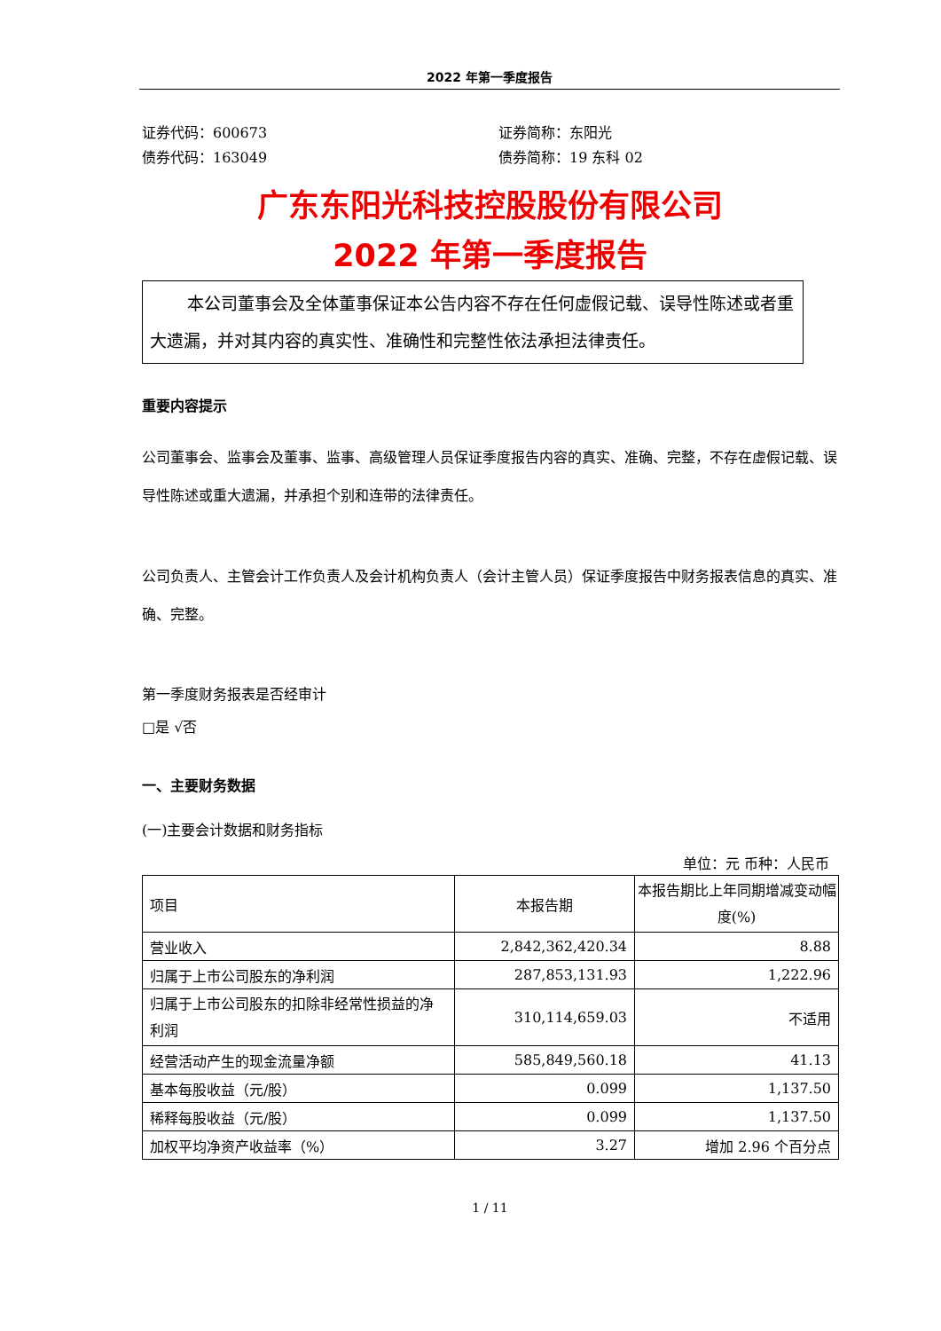2022 年第一季度报告
证券代码：600673
债券代码：163049
证券简称：东阳光
债券简称：19 东科 02
广东东阳光科技控股股份有限公司
2022 年第一季度报告
本公司董事会及全体董事保证本公告内容不存在任何虚假记载、误导性陈述或者重大遗漏，并对其内容的真实性、准确性和完整性依法承担法律责任。
重要内容提示
公司董事会、监事会及董事、监事、高级管理人员保证季度报告内容的真实、准确、完整，不存在虚假记载、误导性陈述或重大遗漏，并承担个别和连带的法律责任。
公司负责人、主管会计工作负责人及会计机构负责人（会计主管人员）保证季度报告中财务报表信息的真实、准确、完整。
第一季度财务报表是否经审计
□是 √否
一、主要财务数据
(一)主要会计数据和财务指标
单位：元 币种：人民币
| 项目 | 本报告期 | 本报告期比上年同期增减变动幅度(%) |
| --- | --- | --- |
| 营业收入 | 2,842,362,420.34 | 8.88 |
| 归属于上市公司股东的净利润 | 287,853,131.93 | 1,222.96 |
| 归属于上市公司股东的扣除非经常性损益的净利润 | 310,114,659.03 | 不适用 |
| 经营活动产生的现金流量净额 | 585,849,560.18 | 41.13 |
| 基本每股收益（元/股） | 0.099 | 1,137.50 |
| 稀释每股收益（元/股） | 0.099 | 1,137.50 |
| 加权平均净资产收益率（%） | 3.27 | 增加 2.96 个百分点 |
1 / 11